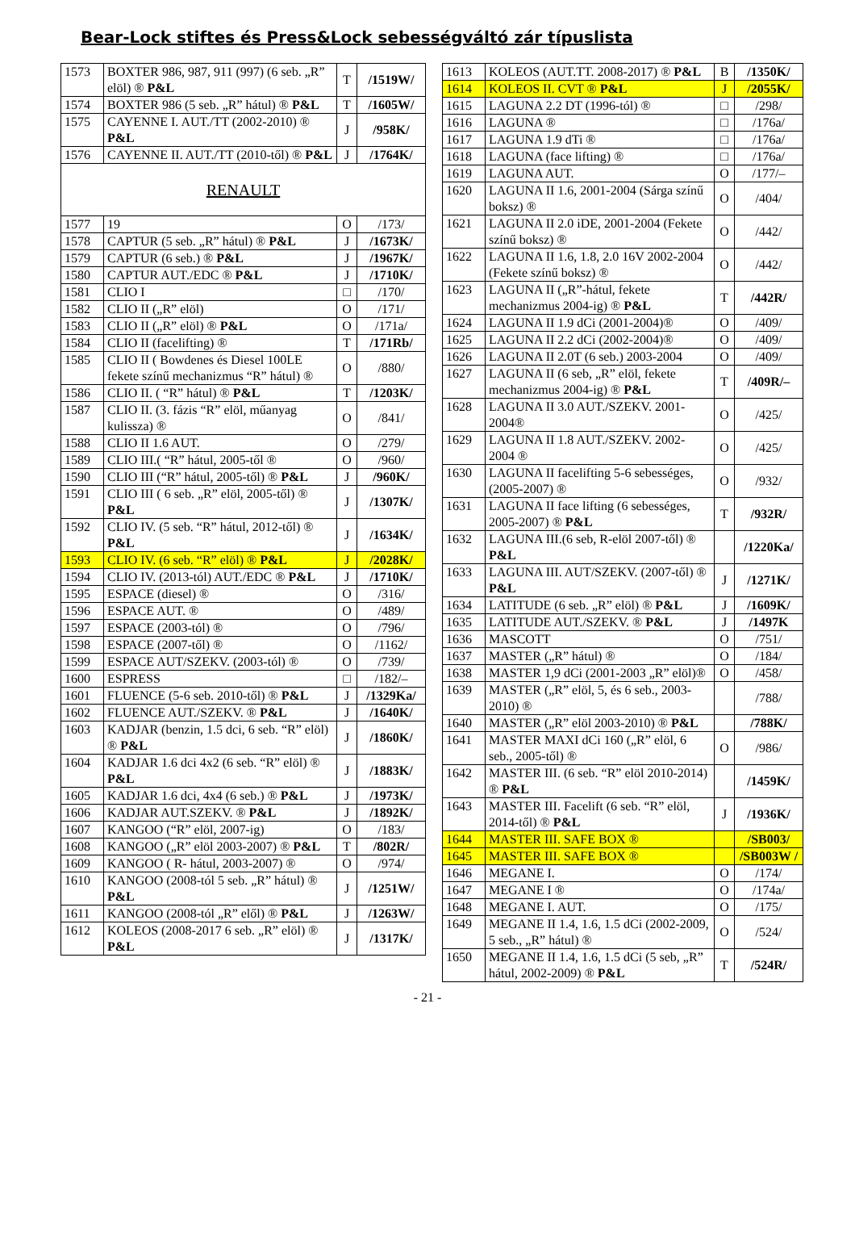Bear-Lock stiftes és Press&Lock sebességváltó zár típuslista
| 1573 | BOXTER 986, 987, 911 (997) (6 seb. „R” elöl) ® P&L | T | /1519W/ |
| 1574 | BOXTER 986 (5 seb. „R” hátul) ® P&L | T | /1605W/ |
| 1575 | CAYENNE I. AUT./TT (2002-2010) ® P&L | J | /958K/ |
| 1576 | CAYENNE II. AUT./TT (2010-től) ® P&L | J | /1764K/ |
| RENAULT | | | |
| 1577 | 19 | O | /173/ |
| 1578 | CAPTUR (5 seb. „R” hátul) ® P&L | J | /1673K/ |
| 1579 | CAPTUR (6 seb.) ® P&L | J | /1967K/ |
| 1580 | CAPTUR AUT./EDC ® P&L | J | /1710K/ |
| 1581 | CLIO I | □ | /170/ |
| 1582 | CLIO II („R” elöl) | O | /171/ |
| 1583 | CLIO II („R” elöl) ® P&L | O | /171a/ |
| 1584 | CLIO II (facelifting) ® | T | /171Rb/ |
| 1585 | CLIO II ( Bowdenes és Diesel 100LE fekete színű mechanizmus “R” hátul) ® | O | /880/ |
| 1586 | CLIO II. ( “R” hátul) ® P&L | T | /1203K/ |
| 1587 | CLIO II. (3. fázis “R” elöl, műanyag kulissza) ® | O | /841/ |
| 1588 | CLIO II 1.6 AUT. | O | /279/ |
| 1589 | CLIO III.( “R” hátul, 2005-től ® | O | /960/ |
| 1590 | CLIO III (“R” hátul, 2005-től) ® P&L | J | /960K/ |
| 1591 | CLIO III ( 6 seb. „R” elöl, 2005-től) ® P&L | J | /1307K/ |
| 1592 | CLIO IV. (5 seb. “R” hátul, 2012-től) ® P&L | J | /1634K/ |
| 1593 | CLIO IV. (6 seb. “R” elöl) ® P&L | J | /2028K/ |
| 1594 | CLIO IV. (2013-tól) AUT./EDC ® P&L | J | /1710K/ |
| 1595 | ESPACE (diesel) ® | O | /316/ |
| 1596 | ESPACE AUT. ® | O | /489/ |
| 1597 | ESPACE (2003-tól) ® | O | /796/ |
| 1598 | ESPACE (2007-től) ® | O | /1162/ |
| 1599 | ESPACE AUT/SZEKV. (2003-tól) ® | O | /739/ |
| 1600 | ESPRESS | □ | /182/– |
| 1601 | FLUENCE (5-6 seb. 2010-től) ® P&L | J | /1329Ka/ |
| 1602 | FLUENCE AUT./SZEKV. ® P&L | J | /1640K/ |
| 1603 | KADJAR (benzin, 1.5 dci, 6 seb. “R” elöl) ® P&L | J | /1860K/ |
| 1604 | KADJAR 1.6 dci 4x2 (6 seb. “R” elöl) ® P&L | J | /1883K/ |
| 1605 | KADJAR 1.6 dci, 4x4 (6 seb.) ® P&L | J | /1973K/ |
| 1606 | KADJAR AUT.SZEKV. ® P&L | J | /1892K/ |
| 1607 | KANGOO (“R” elöl, 2007-ig) | O | /183/ |
| 1608 | KANGOO („R” elöl 2003-2007) ® P&L | T | /802R/ |
| 1609 | KANGOO ( R- hátul, 2003-2007) ® | O | /974/ |
| 1610 | KANGOO (2008-tól 5 seb. „R” hátul) ® P&L | J | /1251W/ |
| 1611 | KANGOO (2008-tól „R” elől) ® P&L | J | /1263W/ |
| 1612 | KOLEOS (2008-2017 6 seb. „R” elöl) ® P&L | J | /1317K/ |
| 1613 | KOLEOS (AUT.TT. 2008-2017) ® P&L | B | /1350K/ |
| 1614 | KOLEOS II. CVT ® P&L | J | /2055K/ |
| 1615 | LAGUNA 2.2 DT (1996-tól) ® | □ | /298/ |
| 1616 | LAGUNA ® | □ | /176a/ |
| 1617 | LAGUNA 1.9 dTi ® | □ | /176a/ |
| 1618 | LAGUNA (face lifting) ® | □ | /176a/ |
| 1619 | LAGUNA AUT. | O | /177/– |
| 1620 | LAGUNA II 1.6, 2001-2004 (Sárga színű boksz) ® | O | /404/ |
| 1621 | LAGUNA II 2.0 iDE, 2001-2004 (Fekete színű boksz) ® | O | /442/ |
| 1622 | LAGUNA II 1.6, 1.8, 2.0 16V 2002-2004 (Fekete színű boksz) ® | O | /442/ |
| 1623 | LAGUNA II („R”-hátul, fekete mechanizmus 2004-ig) ® P&L | T | /442R/ |
| 1624 | LAGUNA II 1.9 dCi (2001-2004)® | O | /409/ |
| 1625 | LAGUNA II 2.2 dCi (2002-2004)® | O | /409/ |
| 1626 | LAGUNA II 2.0T (6 seb.) 2003-2004 | O | /409/ |
| 1627 | LAGUNA II (6 seb, „R” elöl, fekete mechanizmus 2004-ig) ® P&L | T | /409R/– |
| 1628 | LAGUNA II 3.0 AUT./SZEKV. 2001-2004® | O | /425/ |
| 1629 | LAGUNA II 1.8 AUT./SZEKV. 2002-2004 ® | O | /425/ |
| 1630 | LAGUNA II facelifting 5-6 sebességes, (2005-2007) ® | O | /932/ |
| 1631 | LAGUNA II face lifting (6 sebességes, 2005-2007) ® P&L | T | /932R/ |
| 1632 | LAGUNA III.(6 seb, R-elöl 2007-től) ® P&L | | /1220Ka/ |
| 1633 | LAGUNA III. AUT/SZEKV. (2007-től) ® P&L | J | /1271K/ |
| 1634 | LATITUDE (6 seb. „R” elöl) ® P&L | J | /1609K/ |
| 1635 | LATITUDE AUT./SZEKV. ® P&L | J | /1497K |
| 1636 | MASCOTT | O | /751/ |
| 1637 | MASTER („R” hátul) ® | O | /184/ |
| 1638 | MASTER 1,9 dCi (2001-2003 „R” elöl)® | O | /458/ |
| 1639 | MASTER („R” elöl, 5, és 6 seb., 2003-2010) ® | | /788/ |
| 1640 | MASTER („R” elöl 2003-2010) ® P&L | | /788K/ |
| 1641 | MASTER MAXI dCi 160 („R” elöl, 6 seb., 2005-től) ® | O | /986/ |
| 1642 | MASTER III. (6 seb. “R” elöl 2010-2014) ® P&L | | /1459K/ |
| 1643 | MASTER III. Facelift (6 seb. “R” elöl, 2014-től) ® P&L | J | /1936K/ |
| 1644 | MASTER III. SAFE BOX ® | | /SB003/ |
| 1645 | MASTER III. SAFE BOX ® | | /SB003W / |
| 1646 | MEGANE I. | O | /174/ |
| 1647 | MEGANE I ® | O | /174a/ |
| 1648 | MEGANE I. AUT. | O | /175/ |
| 1649 | MEGANE II 1.4, 1.6, 1.5 dCi (2002-2009, 5 seb., „R” hátul) ® | O | /524/ |
| 1650 | MEGANE II 1.4, 1.6, 1.5 dCi (5 seb, „R” hátul, 2002-2009) ® P&L | T | /524R/ |
- 21 -